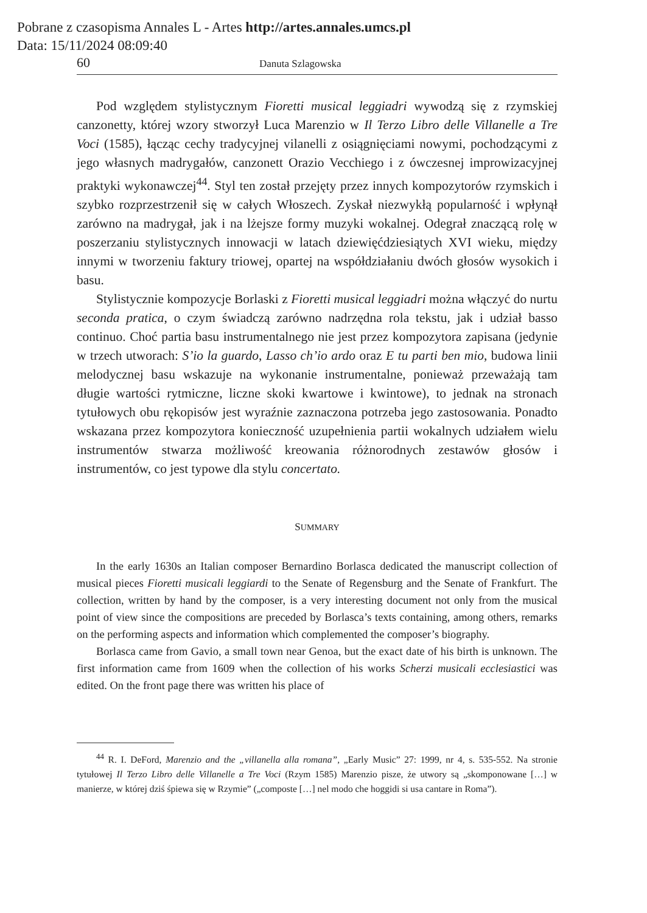Pobrane z czasopisma Annales L - Artes http://artes.annales.umcs.pl
Data: 15/11/2024 08:09:40
60 Danuta Szlagowska
Pod względem stylistycznym Fioretti musical leggiadri wywodzą się z rzymskiej canzonetty, której wzory stworzył Luca Marenzio w Il Terzo Libro delle Villanelle a Tre Voci (1585), łącząc cechy tradycyjnej vilanelli z osiągnięciami nowymi, pochodzącymi z jego własnych madrygałów, canzonett Orazio Vecchiego i z ówczesnej improwizacyjnej praktyki wykonawczej<sup>44</sup>. Styl ten został przejęty przez innych kompozytorów rzymskich i szybko rozprzestrzenił się w całych Włoszech. Zyskał niezwykłą popularność i wpłynął zarówno na madrygał, jak i na lżejsze formy muzyki wokalnej. Odegrał znaczącą rolę w poszerzaniu stylistycznych innowacji w latach dziewięćdziesiątych XVI wieku, między innymi w tworzeniu faktury triowej, opartej na współdziałaniu dwóch głosów wysokich i basu.
Stylistycznie kompozycje Borlaski z Fioretti musical leggiadri można włączyć do nurtu seconda pratica, o czym świadczą zarówno nadrzędna rola tekstu, jak i udział basso continuo. Choć partia basu instrumentalnego nie jest przez kompozytora zapisana (jedynie w trzech utworach: S’io la guardo, Lasso ch’io ardo oraz E tu parti ben mio, budowa linii melodycznej basu wskazuje na wykonanie instrumentalne, ponieważ przeważają tam długie wartości rytmiczne, liczne skoki kwartowe i kwintowe), to jednak na stronach tytułowych obu rękopisów jest wyraźnie zaznaczona potrzeba jego zastosowania. Ponadto wskazana przez kompozytora konieczność uzupełnienia partii wokalnych udziałem wielu instrumentów stwarza możliwość kreowania różnorodnych zestawów głosów i instrumentów, co jest typowe dla stylu concertato.
SUMMARY
In the early 1630s an Italian composer Bernardino Borlasca dedicated the manuscript collection of musical pieces Fioretti musicali leggiardi to the Senate of Regensburg and the Senate of Frankfurt. The collection, written by hand by the composer, is a very interesting document not only from the musical point of view since the compositions are preceded by Borlasca’s texts containing, among others, remarks on the performing aspects and information which complemented the composer’s biography.
Borlasca came from Gavio, a small town near Genoa, but the exact date of his birth is unknown. The first information came from 1609 when the collection of his works Scherzi musicali ecclesiastici was edited. On the front page there was written his place of
<sup>44</sup> R. I. DeFord, Marenzio and the „villanella alla romana”, „Early Music” 27: 1999, nr 4, s. 535-552. Na stronie tytułowej Il Terzo Libro delle Villanelle a Tre Voci (Rzym 1585) Marenzio pisze, że utwory są „skomponowane […] w manierze, w której dziś śpiewa się w Rzymie” („composte […] nel modo che hoggidi si usa cantare in Roma”).